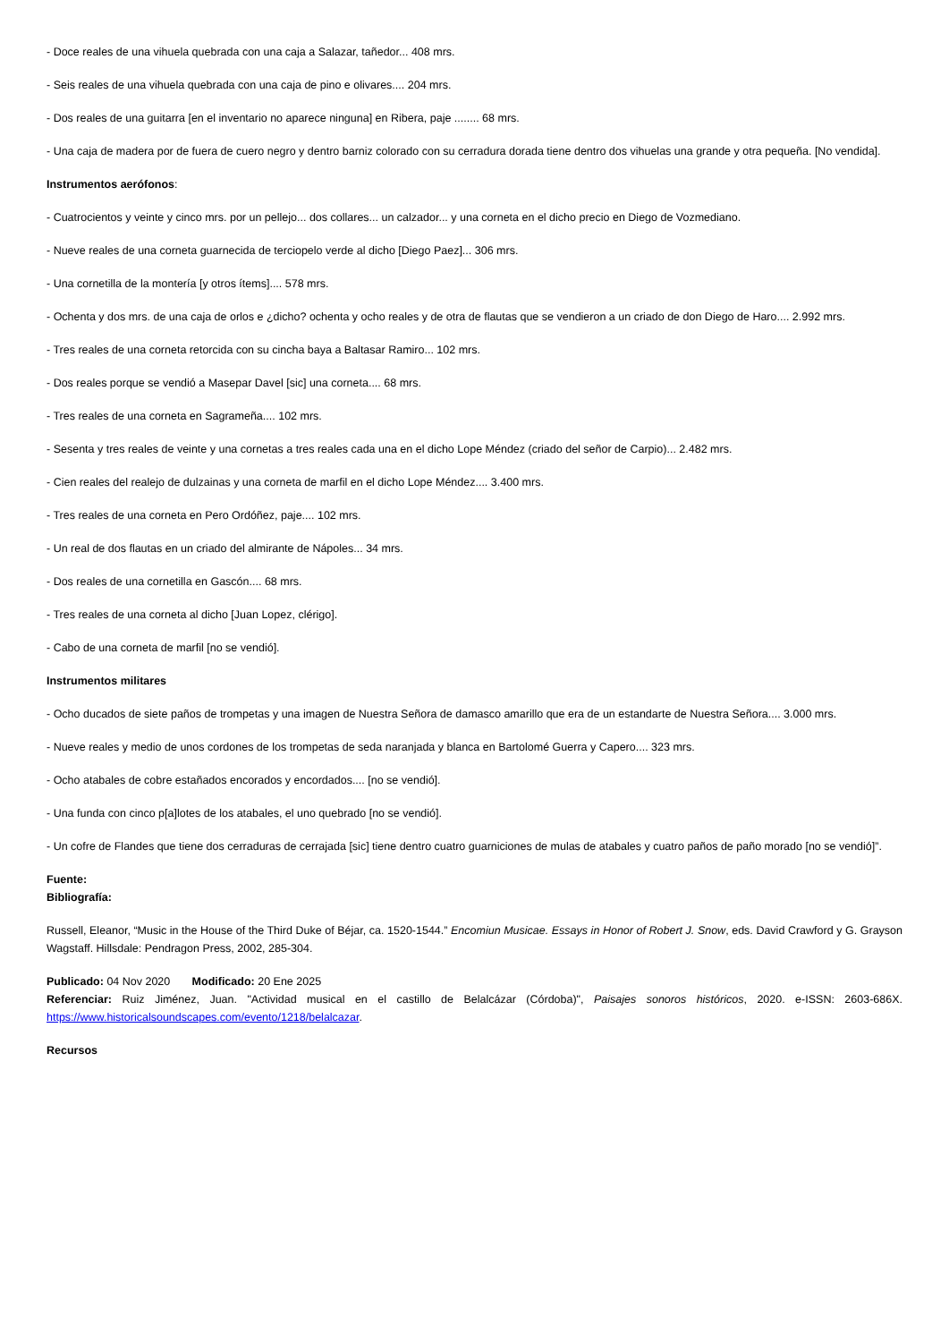- Doce reales de una vihuela quebrada con una caja a Salazar, tañedor... 408 mrs.
- Seis reales de una vihuela quebrada con una caja de pino e olivares.... 204 mrs.
- Dos reales de una guitarra [en el inventario no aparece ninguna] en Ribera, paje ........ 68 mrs.
- Una caja de madera por de fuera de cuero negro y dentro barniz colorado con su cerradura dorada tiene dentro dos vihuelas una grande y otra pequeña. [No vendida].
Instrumentos aerófonos:
- Cuatrocientos y veinte y cinco mrs. por un pellejo... dos collares... un calzador... y una corneta en el dicho precio en Diego de Vozmediano.
- Nueve reales de una corneta guarnecida de terciopelo verde al dicho [Diego Paez]... 306 mrs.
- Una cornetilla de la montería [y otros ítems].... 578 mrs.
- Ochenta y dos mrs. de una caja de orlos e ¿dicho? ochenta y ocho reales y de otra de flautas que se vendieron a un criado de don Diego de Haro.... 2.992 mrs.
- Tres reales de una corneta retorcida con su cincha baya a Baltasar Ramiro... 102 mrs.
- Dos reales porque se vendió a Masepar Davel [sic] una corneta.... 68 mrs.
- Tres reales de una corneta en Sagrameña.... 102 mrs.
- Sesenta y tres reales de veinte y una cornetas a tres reales cada una en el dicho Lope Méndez (criado del señor de Carpio)... 2.482 mrs.
- Cien reales del realejo de dulzainas y una corneta de marfil en el dicho Lope Méndez.... 3.400 mrs.
- Tres reales de una corneta en Pero Ordóñez, paje.... 102 mrs.
- Un real de dos flautas en un criado del almirante de Nápoles... 34 mrs.
- Dos reales de una cornetilla en Gascón.... 68 mrs.
- Tres reales de una corneta al dicho [Juan Lopez, clérigo].
- Cabo de una corneta de marfil [no se vendió].
Instrumentos militares
- Ocho ducados de siete paños de trompetas y una imagen de Nuestra Señora de damasco amarillo que era de un estandarte de Nuestra Señora.... 3.000 mrs.
- Nueve reales y medio de unos cordones de los trompetas de seda naranjada y blanca en Bartolomé Guerra y Capero.... 323 mrs.
- Ocho atabales de cobre estañados encorados y encordados.... [no se vendió].
- Una funda con cinco p[a]lotes de los atabales, el uno quebrado [no se vendió].
- Un cofre de Flandes que tiene dos cerraduras de cerrajada [sic] tiene dentro cuatro guarniciones de mulas de atabales y cuatro paños de paño morado [no se vendió]”.
Fuente:
Bibliografía:
Russell, Eleanor, “Music in the House of the Third Duke of Béjar, ca. 1520-1544.” Encomiun Musicae. Essays in Honor of Robert J. Snow, eds. David Crawford y G. Grayson Wagstaff. Hillsdale: Pendragon Press, 2002, 285-304.
Publicado: 04 Nov 2020 Modificado: 20 Ene 2025
Referenciar: Ruiz Jiménez, Juan. "Actividad musical en el castillo de Belalcázar (Córdoba)", Paisajes sonoros históricos, 2020. e-ISSN: 2603-686X. https://www.historicalsoundscapes.com/evento/1218/belalcazar.
Recursos